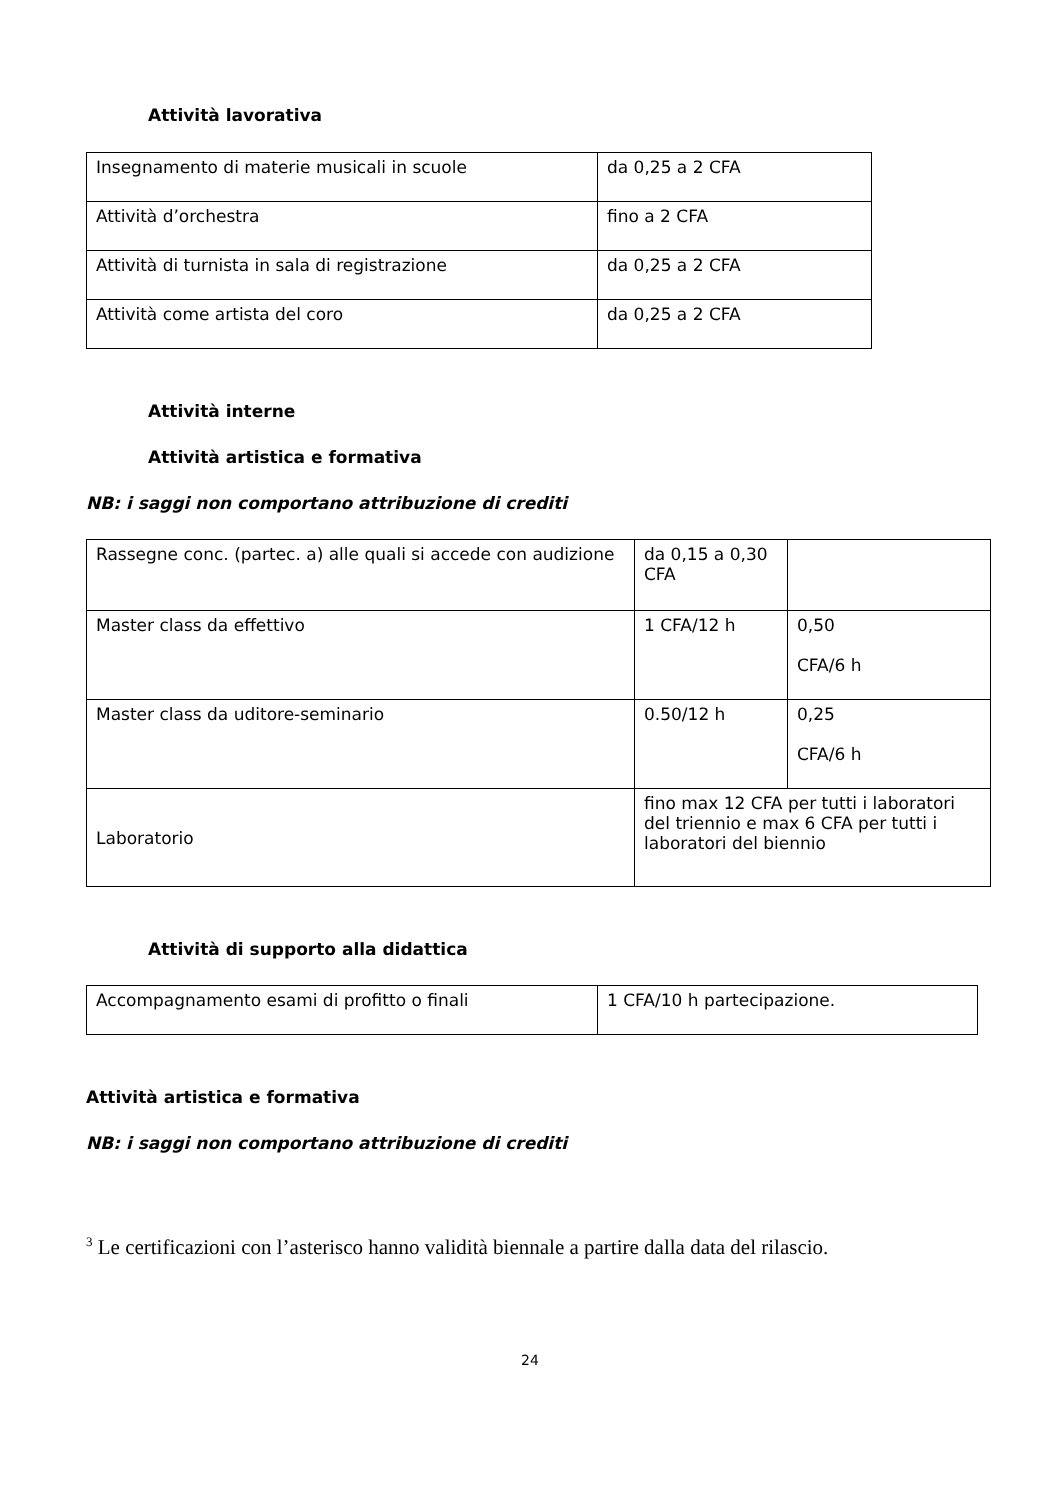Attività lavorativa
| Insegnamento di materie musicali in scuole | da 0,25 a 2 CFA |
| Attività d’orchestra | fino a 2 CFA |
| Attività di turnista in sala di registrazione | da 0,25 a 2 CFA |
| Attività come artista del coro | da 0,25 a 2 CFA |
Attività interne
Attività artistica e formativa
NB: i saggi non comportano attribuzione di crediti
| Rassegne conc. (partec. a) alle quali si accede con audizione | da 0,15 a 0,30 CFA | |
| Master class da effettivo | 1 CFA/12 h | 0,50 CFA/6 h |
| Master class da uditore-seminario | 0.50/12 h | 0,25 CFA/6 h |
| Laboratorio | fino max 12 CFA per tutti i laboratori del triennio e max 6 CFA per tutti i laboratori del biennio | |
Attività di supporto alla didattica
| Accompagnamento esami di profitto o finali | 1 CFA/10 h partecipazione. |
Attività artistica e formativa
NB: i saggi non comportano attribuzione di crediti
<sup>3</sup> Le certificazioni con l’asterisco hanno validità biennale a partire dalla data del rilascio.
24